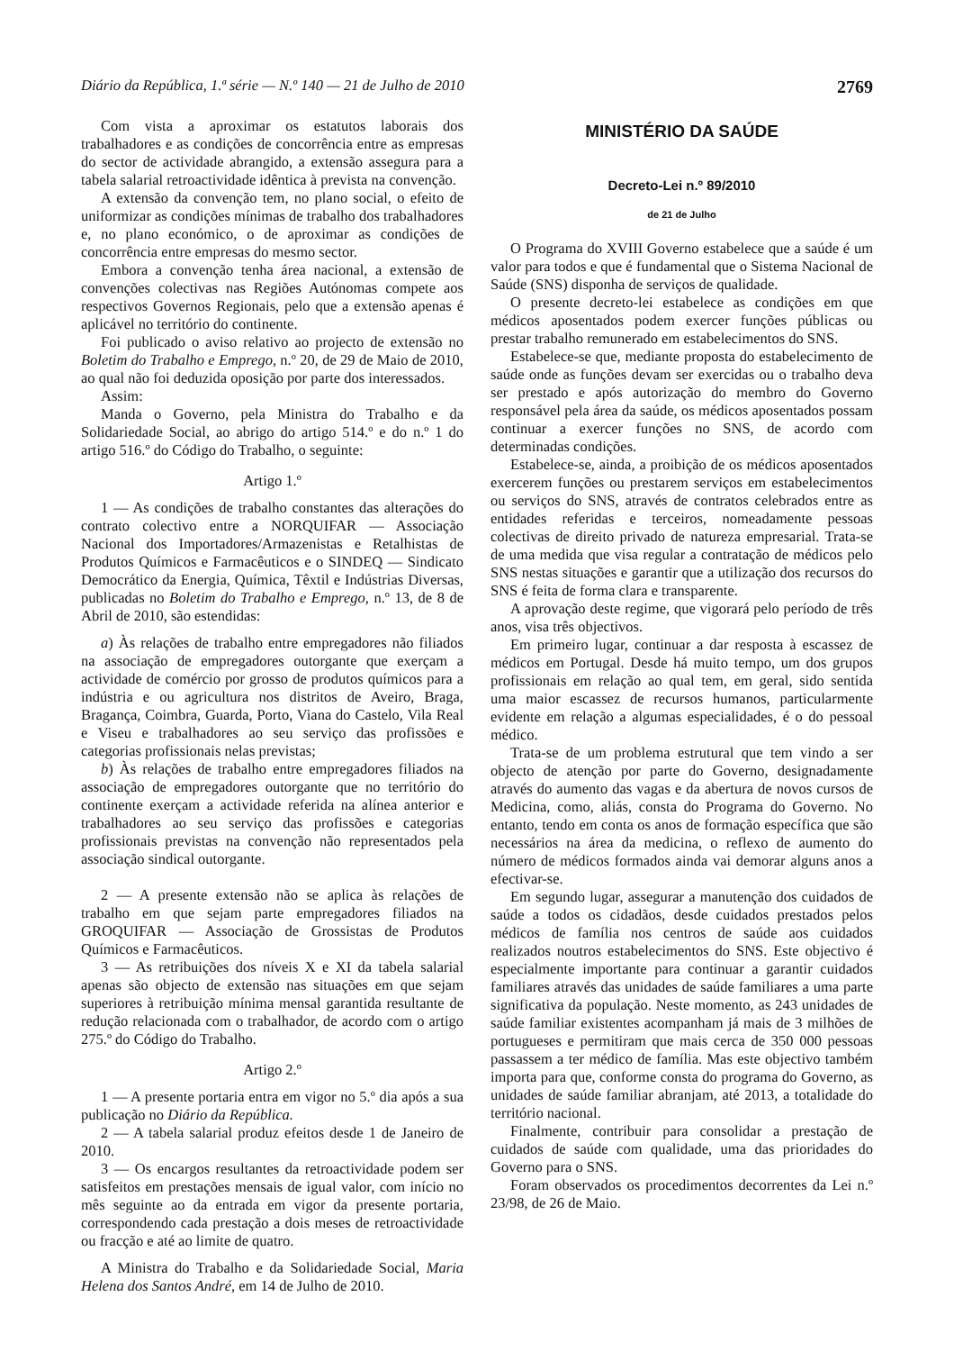Diário da República, 1.ª série — N.º 140 — 21 de Julho de 2010 2769
Com vista a aproximar os estatutos laborais dos trabalhadores e as condições de concorrência entre as empresas do sector de actividade abrangido, a extensão assegura para a tabela salarial retroactividade idêntica à prevista na convenção.
A extensão da convenção tem, no plano social, o efeito de uniformizar as condições mínimas de trabalho dos trabalhadores e, no plano económico, o de aproximar as condições de concorrência entre empresas do mesmo sector.
Embora a convenção tenha área nacional, a extensão de convenções colectivas nas Regiões Autónomas compete aos respectivos Governos Regionais, pelo que a extensão apenas é aplicável no território do continente.
Foi publicado o aviso relativo ao projecto de extensão no Boletim do Trabalho e Emprego, n.º 20, de 29 de Maio de 2010, ao qual não foi deduzida oposição por parte dos interessados.
Assim:
Manda o Governo, pela Ministra do Trabalho e da Solidariedade Social, ao abrigo do artigo 514.º e do n.º 1 do artigo 516.º do Código do Trabalho, o seguinte:
Artigo 1.º
1 — As condições de trabalho constantes das alterações do contrato colectivo entre a NORQUIFAR — Associação Nacional dos Importadores/Armazenistas e Retalhistas de Produtos Químicos e Farmacêuticos e o SINDEQ — Sindicato Democrático da Energia, Química, Têxtil e Indústrias Diversas, publicadas no Boletim do Trabalho e Emprego, n.º 13, de 8 de Abril de 2010, são estendidas:
a) Às relações de trabalho entre empregadores não filiados na associação de empregadores outorgante que exerçam a actividade de comércio por grosso de produtos químicos para a indústria e ou agricultura nos distritos de Aveiro, Braga, Bragança, Coimbra, Guarda, Porto, Viana do Castelo, Vila Real e Viseu e trabalhadores ao seu serviço das profissões e categorias profissionais nelas previstas;
b) Às relações de trabalho entre empregadores filiados na associação de empregadores outorgante que no território do continente exerçam a actividade referida na alínea anterior e trabalhadores ao seu serviço das profissões e categorias profissionais previstas na convenção não representados pela associação sindical outorgante.
2 — A presente extensão não se aplica às relações de trabalho em que sejam parte empregadores filiados na GROQUIFAR — Associação de Grossistas de Produtos Químicos e Farmacêuticos.
3 — As retribuições dos níveis X e XI da tabela salarial apenas são objecto de extensão nas situações em que sejam superiores à retribuição mínima mensal garantida resultante de redução relacionada com o trabalhador, de acordo com o artigo 275.º do Código do Trabalho.
Artigo 2.º
1 — A presente portaria entra em vigor no 5.º dia após a sua publicação no Diário da República.
2 — A tabela salarial produz efeitos desde 1 de Janeiro de 2010.
3 — Os encargos resultantes da retroactividade podem ser satisfeitos em prestações mensais de igual valor, com início no mês seguinte ao da entrada em vigor da presente portaria, correspondendo cada prestação a dois meses de retroactividade ou fracção e até ao limite de quatro.
A Ministra do Trabalho e da Solidariedade Social, Maria Helena dos Santos André, em 14 de Julho de 2010.
MINISTÉRIO DA SAÚDE
Decreto-Lei n.º 89/2010
de 21 de Julho
O Programa do XVIII Governo estabelece que a saúde é um valor para todos e que é fundamental que o Sistema Nacional de Saúde (SNS) disponha de serviços de qualidade.
O presente decreto-lei estabelece as condições em que médicos aposentados podem exercer funções públicas ou prestar trabalho remunerado em estabelecimentos do SNS.
Estabelece-se que, mediante proposta do estabelecimento de saúde onde as funções devam ser exercidas ou o trabalho deva ser prestado e após autorização do membro do Governo responsável pela área da saúde, os médicos aposentados possam continuar a exercer funções no SNS, de acordo com determinadas condições.
Estabelece-se, ainda, a proibição de os médicos aposentados exercerem funções ou prestarem serviços em estabelecimentos ou serviços do SNS, através de contratos celebrados entre as entidades referidas e terceiros, nomeadamente pessoas colectivas de direito privado de natureza empresarial. Trata-se de uma medida que visa regular a contratação de médicos pelo SNS nestas situações e garantir que a utilização dos recursos do SNS é feita de forma clara e transparente.
A aprovação deste regime, que vigorará pelo período de três anos, visa três objectivos.
Em primeiro lugar, continuar a dar resposta à escassez de médicos em Portugal. Desde há muito tempo, um dos grupos profissionais em relação ao qual tem, em geral, sido sentida uma maior escassez de recursos humanos, particularmente evidente em relação a algumas especialidades, é o do pessoal médico.
Trata-se de um problema estrutural que tem vindo a ser objecto de atenção por parte do Governo, designadamente através do aumento das vagas e da abertura de novos cursos de Medicina, como, aliás, consta do Programa do Governo. No entanto, tendo em conta os anos de formação específica que são necessários na área da medicina, o reflexo de aumento do número de médicos formados ainda vai demorar alguns anos a efectivar-se.
Em segundo lugar, assegurar a manutenção dos cuidados de saúde a todos os cidadãos, desde cuidados prestados pelos médicos de família nos centros de saúde aos cuidados realizados noutros estabelecimentos do SNS. Este objectivo é especialmente importante para continuar a garantir cuidados familiares através das unidades de saúde familiares a uma parte significativa da população. Neste momento, as 243 unidades de saúde familiar existentes acompanham já mais de 3 milhões de portugueses e permitiram que mais cerca de 350 000 pessoas passassem a ter médico de família. Mas este objectivo também importa para que, conforme consta do programa do Governo, as unidades de saúde familiar abranjam, até 2013, a totalidade do território nacional.
Finalmente, contribuir para consolidar a prestação de cuidados de saúde com qualidade, uma das prioridades do Governo para o SNS.
Foram observados os procedimentos decorrentes da Lei n.º 23/98, de 26 de Maio.